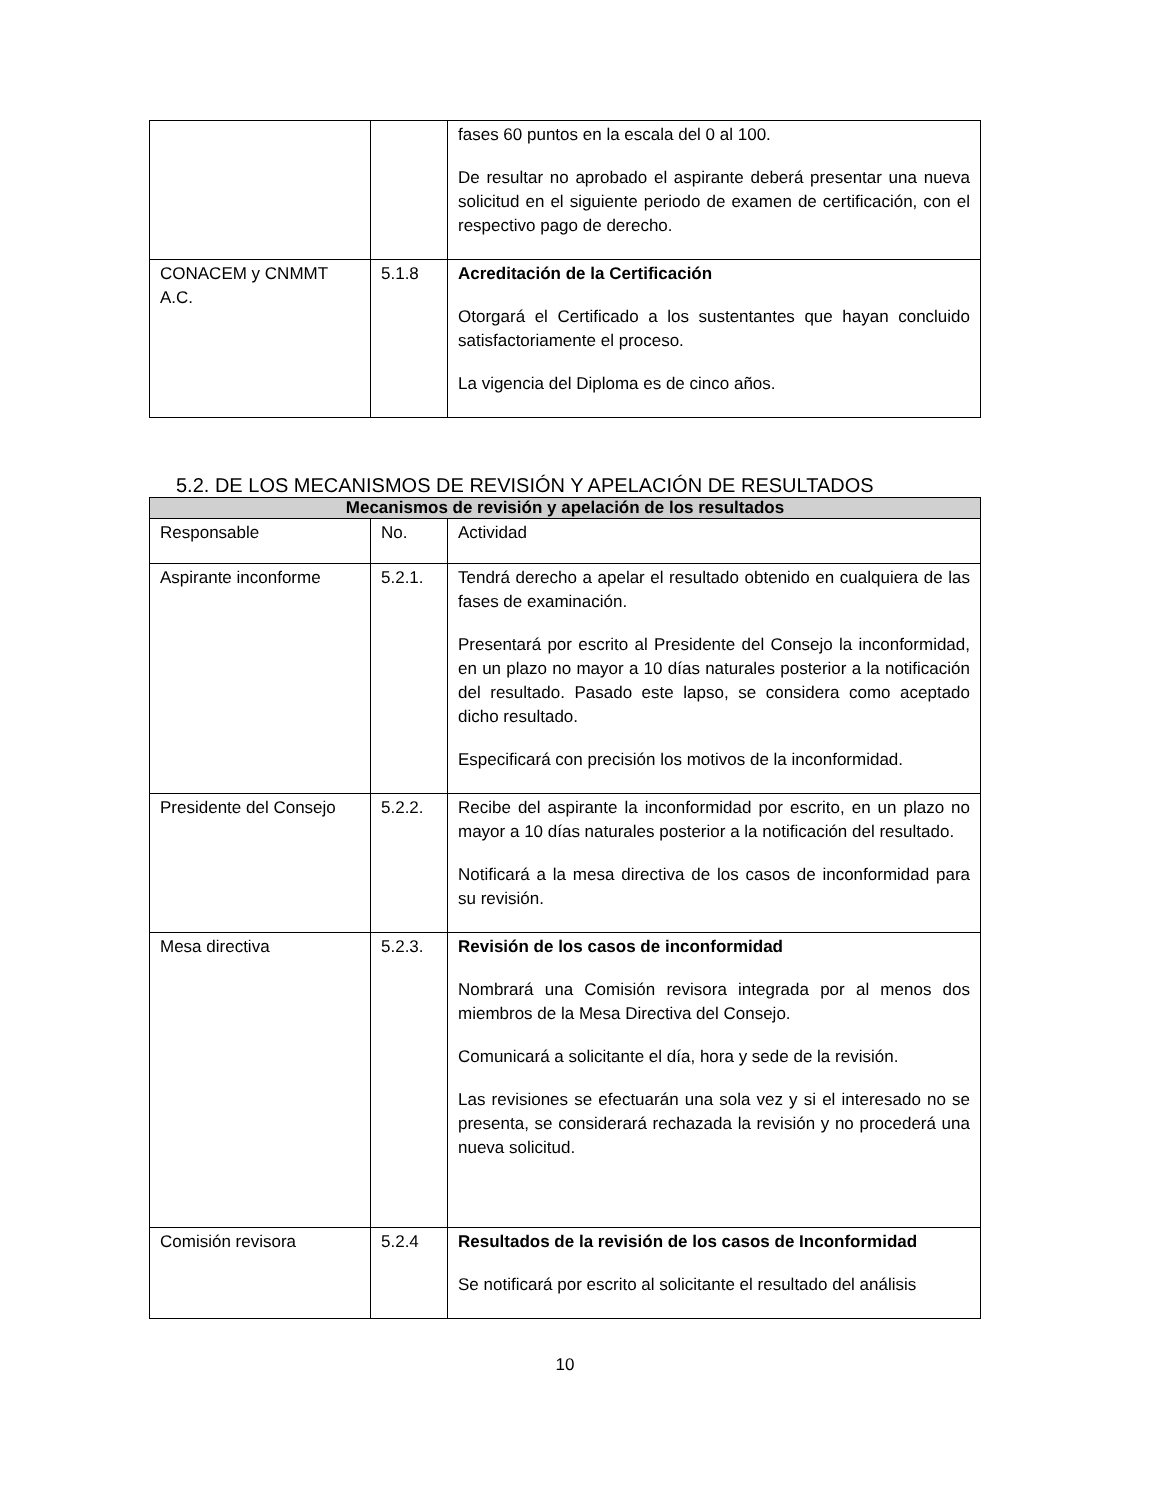| | | fases 60 puntos en la escala del 0 al 100. De resultar no aprobado el aspirante deberá presentar una nueva solicitud en el siguiente periodo de examen de certificación, con el respectivo pago de derecho. |
| CONACEM y CNMMT A.C. | 5.1.8 | Acreditación de la Certificación Otorgará el Certificado a los sustentantes que hayan concluido satisfactoriamente el proceso. La vigencia del Diploma es de cinco años. |
5.2. DE LOS MECANISMOS DE REVISIÓN Y APELACIÓN DE RESULTADOS
| Mecanismos de revisión y apelación de los resultados | | |
| --- | --- | --- |
| Responsable | No. | Actividad |
| Aspirante inconforme | 5.2.1. | Tendrá derecho a apelar el resultado obtenido en cualquiera de las fases de examinación. Presentará por escrito al Presidente del Consejo la inconformidad, en un plazo no mayor a 10 días naturales posterior a la notificación del resultado. Pasado este lapso, se considera como aceptado dicho resultado. Especificará con precisión los motivos de la inconformidad. |
| Presidente del Consejo | 5.2.2. | Recibe del aspirante la inconformidad por escrito, en un plazo no mayor a 10 días naturales posterior a la notificación del resultado. Notificará a la mesa directiva de los casos de inconformidad para su revisión. |
| Mesa directiva | 5.2.3. | Revisión de los casos de inconformidad Nombrará una Comisión revisora integrada por al menos dos miembros de la Mesa Directiva del Consejo. Comunicará a solicitante el día, hora y sede de la revisión. Las revisiones se efectuarán una sola vez y si el interesado no se presenta, se considerará rechazada la revisión y no procederá una nueva solicitud. |
| Comisión revisora | 5.2.4 | Resultados de la revisión de los casos de Inconformidad Se notificará por escrito al solicitante el resultado del análisis |
10